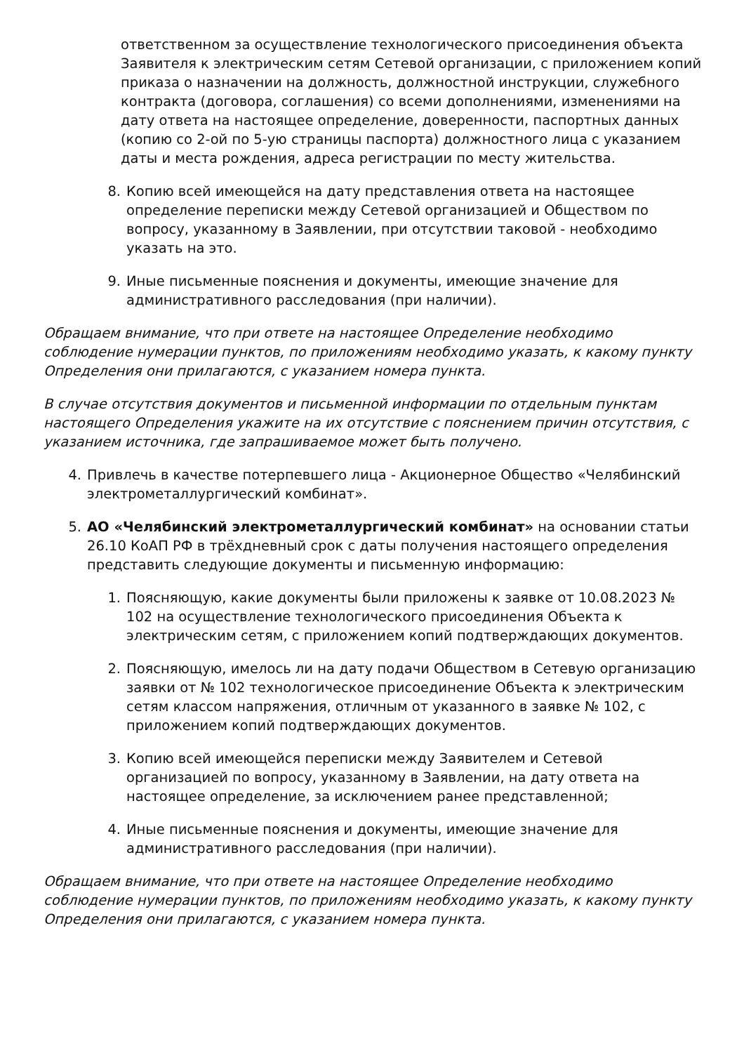ответственном за осуществление технологического присоединения объекта Заявителя к электрическим сетям Сетевой организации, с приложением копий приказа о назначении на должность, должностной инструкции, служебного контракта (договора, соглашения) со всеми дополнениями, изменениями на дату ответа на настоящее определение, доверенности, паспортных данных (копию со 2-ой по 5-ую страницы паспорта) должностного лица с указанием даты и места рождения, адреса регистрации по месту жительства.
8. Копию всей имеющейся на дату представления ответа на настоящее определение переписки между Сетевой организацией и Обществом по вопросу, указанному в Заявлении, при отсутствии таковой - необходимо указать на это.
9. Иные письменные пояснения и документы, имеющие значение для административного расследования (при наличии).
Обращаем внимание, что при ответе на настоящее Определение необходимо соблюдение нумерации пунктов, по приложениям необходимо указать, к какому пункту Определения они прилагаются, с указанием номера пункта.
В случае отсутствия документов и письменной информации по отдельным пунктам настоящего Определения укажите на их отсутствие с пояснением причин отсутствия, с указанием источника, где запрашиваемое может быть получено.
4. Привлечь в качестве потерпевшего лица - Акционерное Общество «Челябинский электрометаллургический комбинат».
5. АО «Челябинский электрометаллургический комбинат» на основании статьи 26.10 КоАП РФ в трёхдневный срок с даты получения настоящего определения представить следующие документы и письменную информацию:
1. Поясняющую, какие документы были приложены к заявке от 10.08.2023 № 102 на осуществление технологического присоединения Объекта к электрическим сетям, с приложением копий подтверждающих документов.
2. Поясняющую, имелось ли на дату подачи Обществом в Сетевую организацию заявки от № 102 технологическое присоединение Объекта к электрическим сетям классом напряжения, отличным от указанного в заявке № 102, с приложением копий подтверждающих документов.
3. Копию всей имеющейся переписки между Заявителем и Сетевой организацией по вопросу, указанному в Заявлении, на дату ответа на настоящее определение, за исключением ранее представленной;
4. Иные письменные пояснения и документы, имеющие значение для административного расследования (при наличии).
Обращаем внимание, что при ответе на настоящее Определение необходимо соблюдение нумерации пунктов, по приложениям необходимо указать, к какому пункту Определения они прилагаются, с указанием номера пункта.